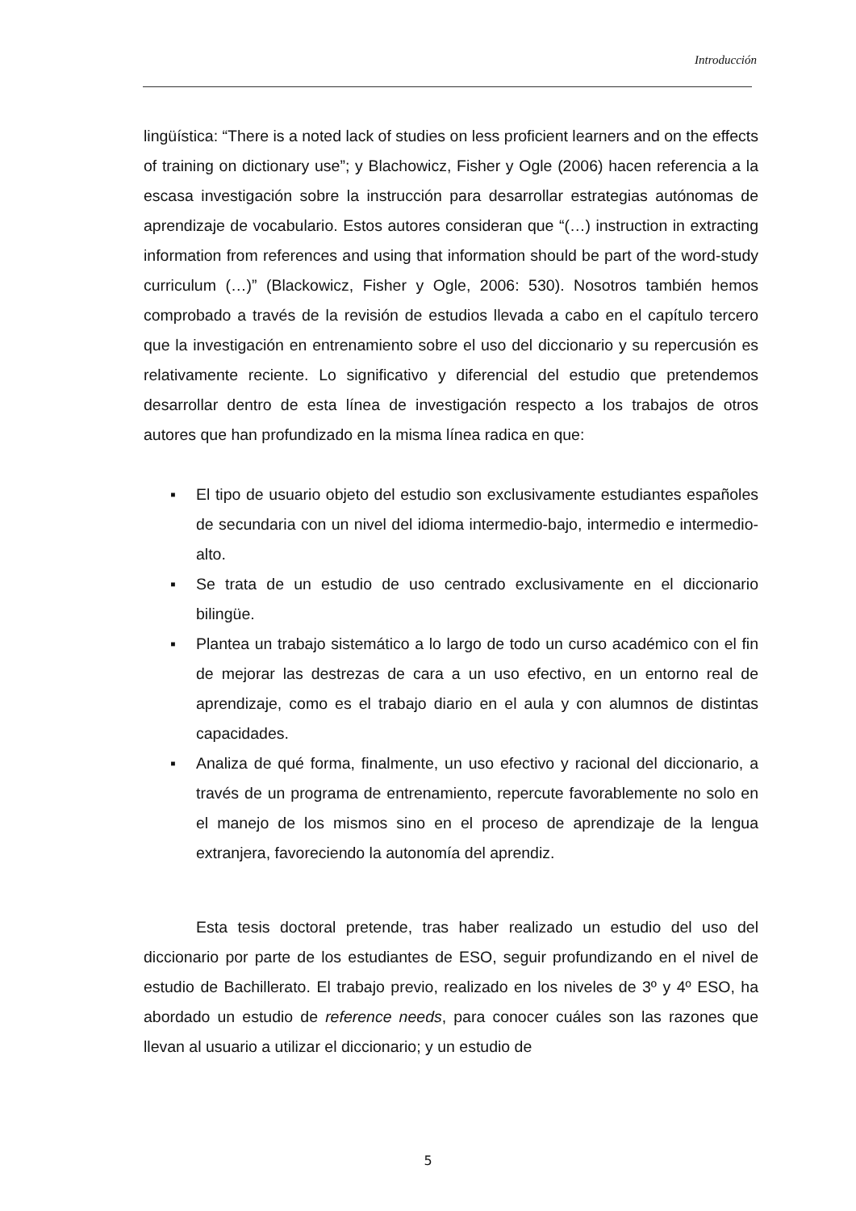Introducción
lingüística: “There is a noted lack of studies on less proficient learners and on the effects of training on dictionary use”; y Blachowicz, Fisher y Ogle (2006) hacen referencia a la escasa investigación sobre la instrucción para desarrollar estrategias autónomas de aprendizaje de vocabulario. Estos autores consideran que “(…) instruction in extracting information from references and using that information should be part of the word-study curriculum (…)” (Blackowicz, Fisher y Ogle, 2006: 530). Nosotros también hemos comprobado a través de la revisión de estudios llevada a cabo en el capítulo tercero que la investigación en entrenamiento sobre el uso del diccionario y su repercusión es relativamente reciente. Lo significativo y diferencial del estudio que pretendemos desarrollar dentro de esta línea de investigación respecto a los trabajos de otros autores que han profundizado en la misma línea radica en que:
▪ El tipo de usuario objeto del estudio son exclusivamente estudiantes españoles de secundaria con un nivel del idioma intermedio-bajo, intermedio e intermedio-alto.
▪ Se trata de un estudio de uso centrado exclusivamente en el diccionario bilingüe.
▪ Plantea un trabajo sistemático a lo largo de todo un curso académico con el fin de mejorar las destrezas de cara a un uso efectivo, en un entorno real de aprendizaje, como es el trabajo diario en el aula y con alumnos de distintas capacidades.
▪ Analiza de qué forma, finalmente, un uso efectivo y racional del diccionario, a través de un programa de entrenamiento, repercute favorablemente no solo en el manejo de los mismos sino en el proceso de aprendizaje de la lengua extranjera, favoreciendo la autonomía del aprendiz.
Esta tesis doctoral pretende, tras haber realizado un estudio del uso del diccionario por parte de los estudiantes de ESO, seguir profundizando en el nivel de estudio de Bachillerato. El trabajo previo, realizado en los niveles de 3º y 4º ESO, ha abordado un estudio de reference needs, para conocer cuáles son las razones que llevan al usuario a utilizar el diccionario; y un estudio de
5